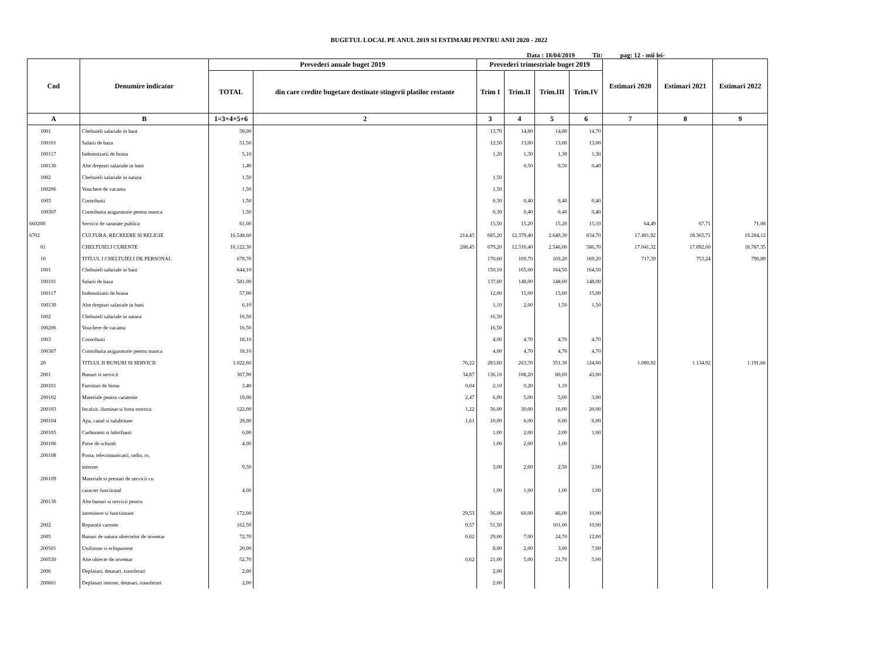BUGETUL LOCAL PE ANUL 2019 SI ESTIMARI PENTRU ANII 2020 - 2022
Data : 18/04/2019 Tit: pag: 12 - mii lei-
| Cod | Denumire indicator | Prevederi anuale buget 2019 | | Prevederi trimestriale buget 2019 | | | | Estimari 2020 | Estimari 2021 | Estimari 2022 |
| --- | --- | --- | --- | --- | --- | --- | --- | --- | --- | --- |
| | | TOTAL | din care credite bugetare destinate stingerii platilor restante | Trim I | Trim.II | Trim.III | Trim.IV | | | |
| A | B | 1=3+4+5+6 | 2 | 3 | 4 | 5 | 6 | 7 | 8 | 9 |
| 1001 | Cheltuieli salariale in bani | 58,00 | | 13,70 | 14,80 | 14,80 | 14,70 | | | |
| 100101 | Salarii de baza | 51,50 | | 12,50 | 13,00 | 13,00 | 13,00 | | | |
| 100117 | Indemnizatii de hrana | 5,10 | | 1,20 | 1,30 | 1,30 | 1,30 | | | |
| 100130 | Alte drepturi salariale in bani | 1,40 | | | 0,50 | 0,50 | 0,40 | | | |
| 1002 | Cheltuieli salariale in natura | 1,50 | | 1,50 | | | | | | |
| 100206 | Vouchere de vacanta | 1,50 | | 1,50 | | | | | | |
| 1003 | Contributii | 1,50 | | 0,30 | 0,40 | 0,40 | 0,40 | | | |
| 100307 | Contributia asiguratorie pentru munca | 1,50 | | 0,30 | 0,40 | 0,40 | 0,40 | | | |
| 660208 | Servicii de sanatate publica | 61,00 | | 15,50 | 15,20 | 15,20 | 15,10 | 64,49 | 67,71 | 71,08 |
| 6702 | CULTURA, RECREERE SI RELIGIE | 16.548,60 | 214,45 | 685,20 | 12.379,40 | 2.649,30 | 834,70 | 17.491,92 | 18.365,71 | 19.284,12 |
| 01 | CHELTUIELI CURENTE | 16.122,30 | 208,45 | 679,20 | 12.310,40 | 2.546,00 | 586,70 | 17.041,32 | 17.892,60 | 18.787,35 |
| 10 | TITLUL I CHELTUIELI DE PERSONAL | 678,70 | | 170,60 | 169,70 | 169,20 | 169,20 | 717,39 | 753,24 | 790,89 |
| 1001 | Cheltuieli salariale in bani | 644,10 | | 150,10 | 165,00 | 164,50 | 164,50 | | | |
| 100101 | Salarii de baza | 581,00 | | 137,00 | 148,00 | 148,00 | 148,00 | | | |
| 100117 | Indemnizatii de hrana | 57,00 | | 12,00 | 15,00 | 15,00 | 15,00 | | | |
| 100130 | Alte drepturi salariale in bani | 6,10 | | 1,10 | 2,00 | 1,50 | 1,50 | | | |
| 1002 | Cheltuieli salariale in natura | 16,50 | | 16,50 | | | | | | |
| 100206 | Vouchere de vacanta | 16,50 | | 16,50 | | | | | | |
| 1003 | Contributii | 18,10 | | 4,00 | 4,70 | 4,70 | 4,70 | | | |
| 100307 | Contributia asiguratorie pentru munca | 18,10 | | 4,00 | 4,70 | 4,70 | 4,70 | | | |
| 20 | TITLUL II BUNURI SI SERVICII | 1.022,60 | 76,22 | 283,60 | 263,70 | 351,30 | 124,00 | 1.080,92 | 1.134,92 | 1.191,66 |
| 2001 | Bunuri si servicii | 367,90 | 34,87 | 136,10 | 108,20 | 80,60 | 43,00 | | | |
| 200101 | Furnituri de birou | 3,40 | 0,04 | 2,10 | 0,20 | 1,10 | | | | |
| 200102 | Materiale pentru curatenie | 19,00 | 2,47 | 6,00 | 5,00 | 5,00 | 3,00 | | | |
| 200103 | Incalzit, iluminat si forta motrica | 122,00 | 1,22 | 56,00 | 30,00 | 16,00 | 20,00 | | | |
| 200104 | Apa, canal si salubritate | 28,00 | 1,61 | 10,00 | 6,00 | 6,00 | 6,00 | | | |
| 200105 | Carburanti si lubrifianti | 6,00 | | 1,00 | 2,00 | 2,00 | 1,00 | | | |
| 200106 | Piese de schimb | 4,00 | | 1,00 | 2,00 | 1,00 | | | | |
| 200108 | Posta, telecomunicatii, radio, tv, | | | | | | | | | |
| | internet | 9,50 | | 3,00 | 2,00 | 2,50 | 2,00 | | | |
| 200109 | Materiale si prestari de servicii cu | | | | | | | | | |
| | caracter functional | 4,00 | | 1,00 | 1,00 | 1,00 | 1,00 | | | |
| 200130 | Alte bunuri si servicii pentru | | | | | | | | | |
| | intretinere si functionare | 172,00 | 29,53 | 56,00 | 60,00 | 46,00 | 10,00 | | | |
| 2002 | Reparatii curente | 162,50 | 0,57 | 51,50 | | 101,00 | 10,00 | | | |
| 2005 | Bunuri de natura obiectelor de inventar | 72,70 | 0,62 | 29,00 | 7,00 | 24,70 | 12,00 | | | |
| 200501 | Uniforme si echipament | 20,00 | | 8,00 | 2,00 | 3,00 | 7,00 | | | |
| 200530 | Alte obiecte de inventar | 52,70 | 0,62 | 21,00 | 5,00 | 21,70 | 5,00 | | | |
| 2006 | Deplasari, detasari, transferari | 2,00 | | 2,00 | | | | | | |
| 200601 | Deplasari interne, detasari, transferari | 2,00 | | 2,00 | | | | | | |